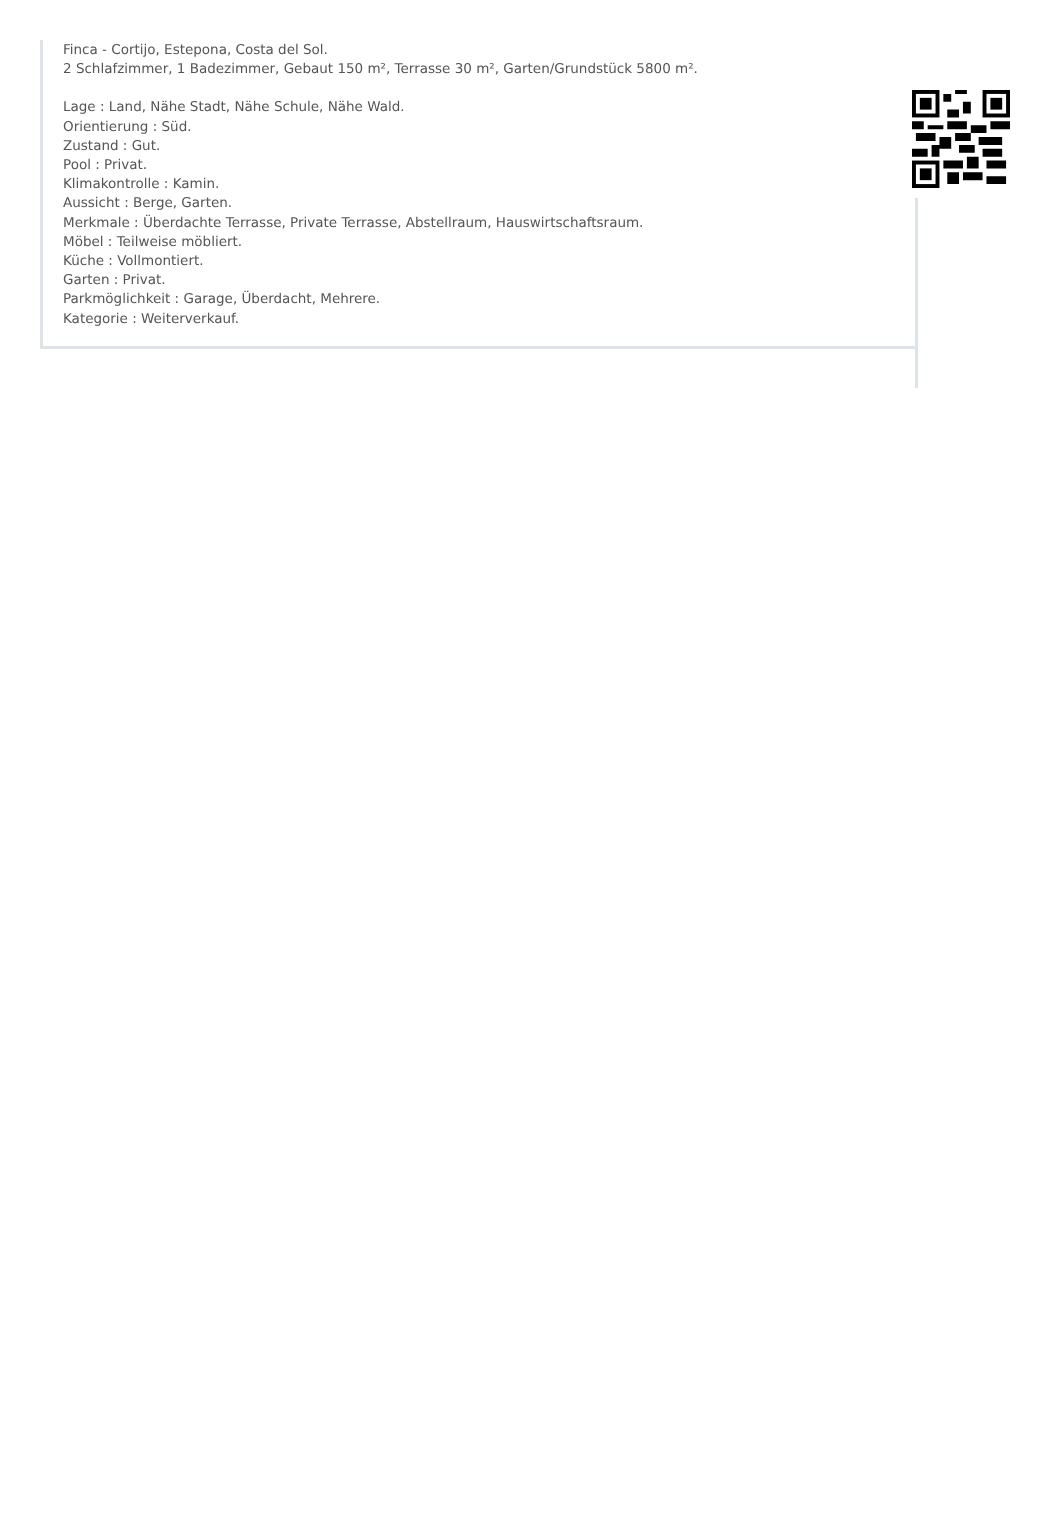Finca - Cortijo, Estepona, Costa del Sol.
2 Schlafzimmer, 1 Badezimmer, Gebaut 150 m², Terrasse 30 m², Garten/Grundstück 5800 m².
Lage : Land, Nähe Stadt, Nähe Schule, Nähe Wald.
Orientierung : Süd.
Zustand : Gut.
Pool : Privat.
Klimakontrolle : Kamin.
Aussicht : Berge, Garten.
Merkmale : Überdachte Terrasse, Private Terrasse, Abstellraum, Hauswirtschaftsraum.
Möbel : Teilweise möbliert.
Küche : Vollmontiert.
Garten : Privat.
Parkmöglichkeit : Garage, Überdacht, Mehrere.
Kategorie : Weiterverkauf.